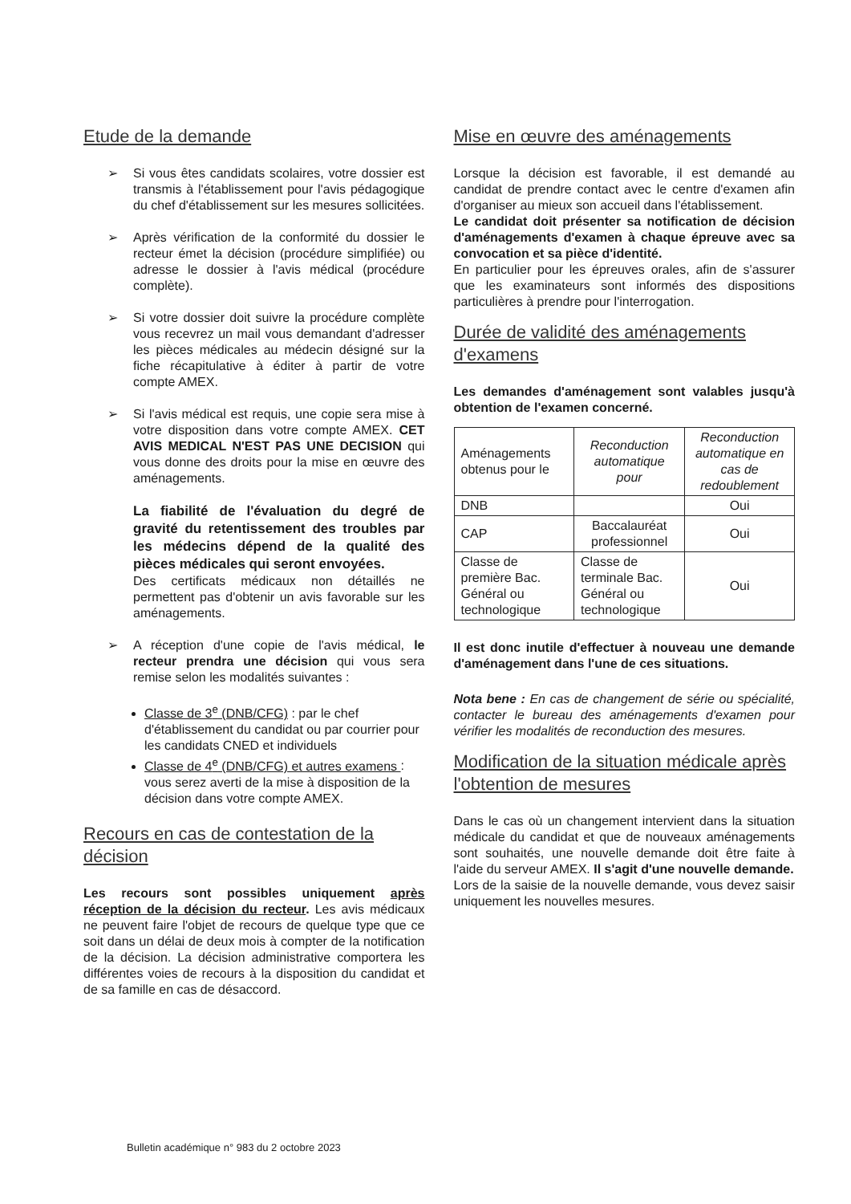Etude de la demande
➢ Si vous êtes candidats scolaires, votre dossier est transmis à l'établissement pour l'avis pédagogique du chef d'établissement sur les mesures sollicitées.
➢ Après vérification de la conformité du dossier le recteur émet la décision (procédure simplifiée) ou adresse le dossier à l'avis médical (procédure complète).
➢ Si votre dossier doit suivre la procédure complète vous recevrez un mail vous demandant d'adresser les pièces médicales au médecin désigné sur la fiche récapitulative à éditer à partir de votre compte AMEX.
➢ Si l'avis médical est requis, une copie sera mise à votre disposition dans votre compte AMEX. CET AVIS MEDICAL N'EST PAS UNE DECISION qui vous donne des droits pour la mise en œuvre des aménagements.
La fiabilité de l'évaluation du degré de gravité du retentissement des troubles par les médecins dépend de la qualité des pièces médicales qui seront envoyées.
Des certificats médicaux non détaillés ne permettent pas d'obtenir un avis favorable sur les aménagements.
➢ A réception d'une copie de l'avis médical, le recteur prendra une décision qui vous sera remise selon les modalités suivantes :
Classe de 3<sup>e</sup> (DNB/CFG) : par le chef d'établissement du candidat ou par courrier pour les candidats CNED et individuels
Classe de 4<sup>e</sup> (DNB/CFG) et autres examens : vous serez averti de la mise à disposition de la décision dans votre compte AMEX.
Recours en cas de contestation de la décision
Les recours sont possibles uniquement après réception de la décision du recteur. Les avis médicaux ne peuvent faire l'objet de recours de quelque type que ce soit dans un délai de deux mois à compter de la notification de la décision. La décision administrative comportera les différentes voies de recours à la disposition du candidat et de sa famille en cas de désaccord.
Mise en œuvre des aménagements
Lorsque la décision est favorable, il est demandé au candidat de prendre contact avec le centre d'examen afin d'organiser au mieux son accueil dans l'établissement.
Le candidat doit présenter sa notification de décision d'aménagements d'examen à chaque épreuve avec sa convocation et sa pièce d'identité.
En particulier pour les épreuves orales, afin de s'assurer que les examinateurs sont informés des dispositions particulières à prendre pour l'interrogation.
Durée de validité des aménagements d'examens
Les demandes d'aménagement sont valables jusqu'à obtention de l'examen concerné.
| Aménagements obtenus pour le | Reconduction automatique pour | Reconduction automatique en cas de redoublement |
| DNB | | Oui |
| CAP | Baccalauréat professionnel | Oui |
| Classe de première Bac. Général ou technologique | Classe de terminale Bac. Général ou technologique | Oui |
Il est donc inutile d'effectuer à nouveau une demande d'aménagement dans l'une de ces situations.
Nota bene : En cas de changement de série ou spécialité, contacter le bureau des aménagements d'examen pour vérifier les modalités de reconduction des mesures.
Modification de la situation médicale après l'obtention de mesures
Dans le cas où un changement intervient dans la situation médicale du candidat et que de nouveaux aménagements sont souhaités, une nouvelle demande doit être faite à l'aide du serveur AMEX. Il s'agit d'une nouvelle demande.
Lors de la saisie de la nouvelle demande, vous devez saisir uniquement les nouvelles mesures.
Bulletin académique n° 983 du 2 octobre 2023